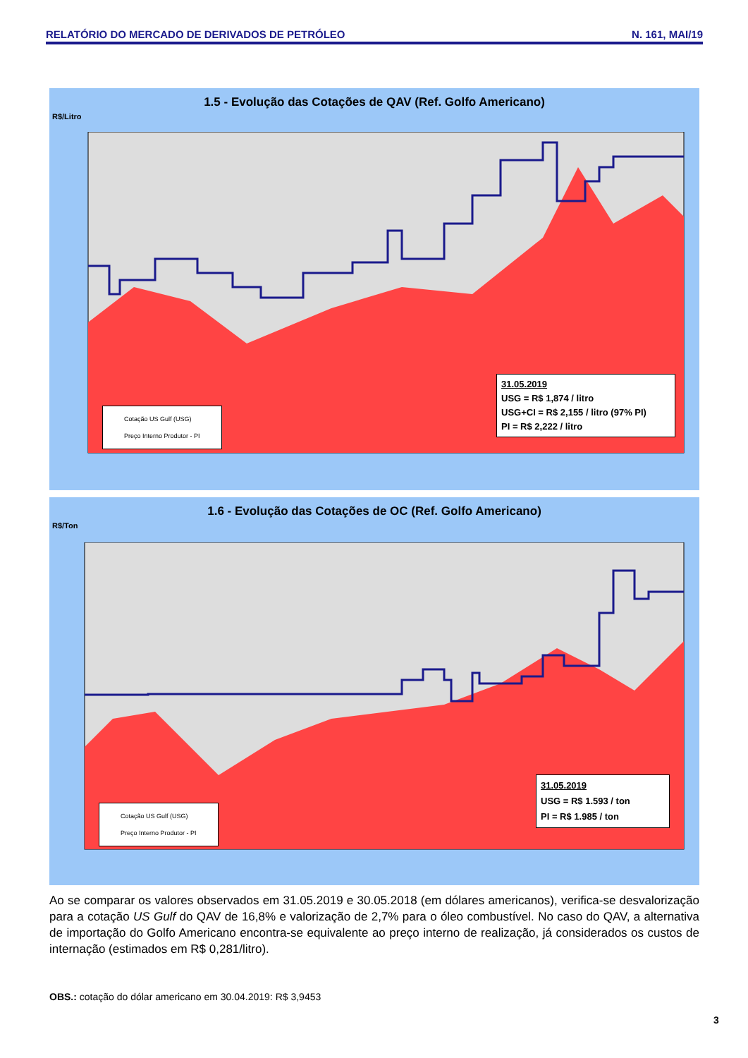RELATÓRIO DO MERCADO DE DERIVADOS DE PETRÓLEO N. 161, MAI/19
1.5 - Evolução das Cotações de QAV (Ref. Golfo Americano)
R$/Litro
Cotação US Gulf (USG)
Preço Interno Produtor - PI
31.05.2019
USG = R$ 1,874 / litro
USG+CI = R$ 2,155 / litro (97% PI)
PI = R$ 2,222 / litro
1.6 - Evolução das Cotações de OC (Ref. Golfo Americano)
R$/Ton
Cotação US Gulf (USG)
Preço Interno Produtor - PI
31.05.2019
USG = R$ 1.593 / ton
PI = R$ 1.985 / ton
Ao se comparar os valores observados em 31.05.2019 e 30.05.2018 (em dólares americanos), verifica-se desvalorização para a cotação US Gulf do QAV de 16,8% e valorização de 2,7% para o óleo combustível. No caso do QAV, a alternativa de importação do Golfo Americano encontra-se equivalente ao preço interno de realização, já considerados os custos de internação (estimados em R$ 0,281/litro).
OBS.: cotação do dólar americano em 30.04.2019: R$ 3,9453
3